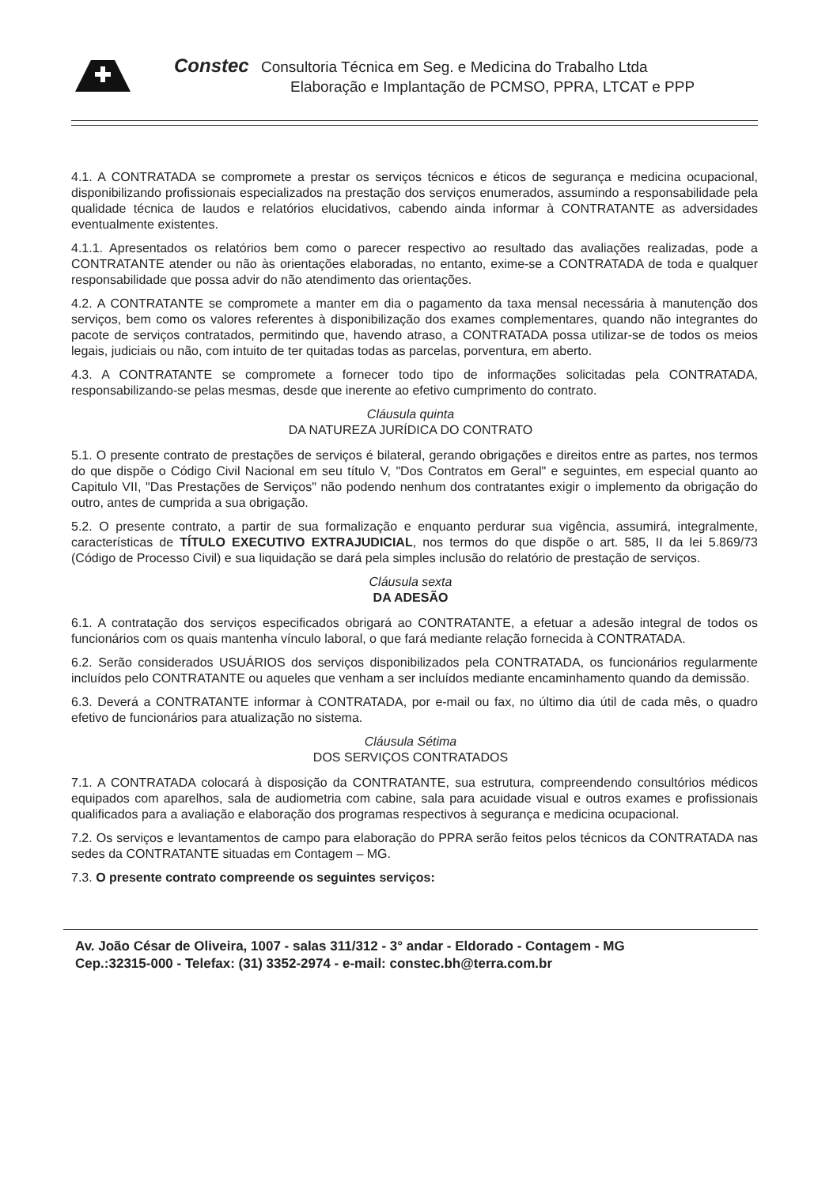Constec Consultoria Técnica em Seg. e Medicina do Trabalho Ltda
Elaboração e Implantação de PCMSO, PPRA, LTCAT e PPP
4.1. A CONTRATADA se compromete a prestar os serviços técnicos e éticos de segurança e medicina ocupacional, disponibilizando profissionais especializados na prestação dos serviços enumerados, assumindo a responsabilidade pela qualidade técnica de laudos e relatórios elucidativos, cabendo ainda informar à CONTRATANTE as adversidades eventualmente existentes.
4.1.1. Apresentados os relatórios bem como o parecer respectivo ao resultado das avaliações realizadas, pode a CONTRATANTE atender ou não às orientações elaboradas, no entanto, exime-se a CONTRATADA de toda e qualquer responsabilidade que possa advir do não atendimento das orientações.
4.2. A CONTRATANTE se compromete a manter em dia o pagamento da taxa mensal necessária à manutenção dos serviços, bem como os valores referentes à disponibilização dos exames complementares, quando não integrantes do pacote de serviços contratados, permitindo que, havendo atraso, a CONTRATADA possa utilizar-se de todos os meios legais, judiciais ou não, com intuito de ter quitadas todas as parcelas, porventura, em aberto.
4.3. A CONTRATANTE se compromete a fornecer todo tipo de informações solicitadas pela CONTRATADA, responsabilizando-se pelas mesmas, desde que inerente ao efetivo cumprimento do contrato.
Cláusula quinta
DA NATUREZA JURÍDICA DO CONTRATO
5.1. O presente contrato de prestações de serviços é bilateral, gerando obrigações e direitos entre as partes, nos termos do que dispõe o Código Civil Nacional em seu título V, "Dos Contratos em Geral" e seguintes, em especial quanto ao Capitulo VII, "Das Prestações de Serviços" não podendo nenhum dos contratantes exigir o implemento da obrigação do outro, antes de cumprida a sua obrigação.
5.2. O presente contrato, a partir de sua formalização e enquanto perdurar sua vigência, assumirá, integralmente, características de TÍTULO EXECUTIVO EXTRAJUDICIAL, nos termos do que dispõe o art. 585, II da lei 5.869/73 (Código de Processo Civil) e sua liquidação se dará pela simples inclusão do relatório de prestação de serviços.
Cláusula sexta
DA ADESÃO
6.1. A contratação dos serviços especificados obrigará ao CONTRATANTE, a efetuar a adesão integral de todos os funcionários com os quais mantenha vínculo laboral, o que fará mediante relação fornecida à CONTRATADA.
6.2. Serão considerados USUÁRIOS dos serviços disponibilizados pela CONTRATADA, os funcionários regularmente incluídos pelo CONTRATANTE ou aqueles que venham a ser incluídos mediante encaminhamento quando da demissão.
6.3. Deverá a CONTRATANTE informar à CONTRATADA, por e-mail ou fax, no último dia útil de cada mês, o quadro efetivo de funcionários para atualização no sistema.
Cláusula Sétima
DOS SERVIÇOS CONTRATADOS
7.1. A CONTRATADA colocará à disposição da CONTRATANTE, sua estrutura, compreendendo consultórios médicos equipados com aparelhos, sala de audiometria com cabine, sala para acuidade visual e outros exames e profissionais qualificados para a avaliação e elaboração dos programas respectivos à segurança e medicina ocupacional.
7.2. Os serviços e levantamentos de campo para elaboração do PPRA serão feitos pelos técnicos da CONTRATADA nas sedes da CONTRATANTE situadas em Contagem – MG.
7.3. O presente contrato compreende os seguintes serviços:
Av. João César de Oliveira, 1007 - salas 311/312 - 3° andar - Eldorado - Contagem - MG
Cep.:32315-000 - Telefax: (31) 3352-2974 - e-mail: constec.bh@terra.com.br